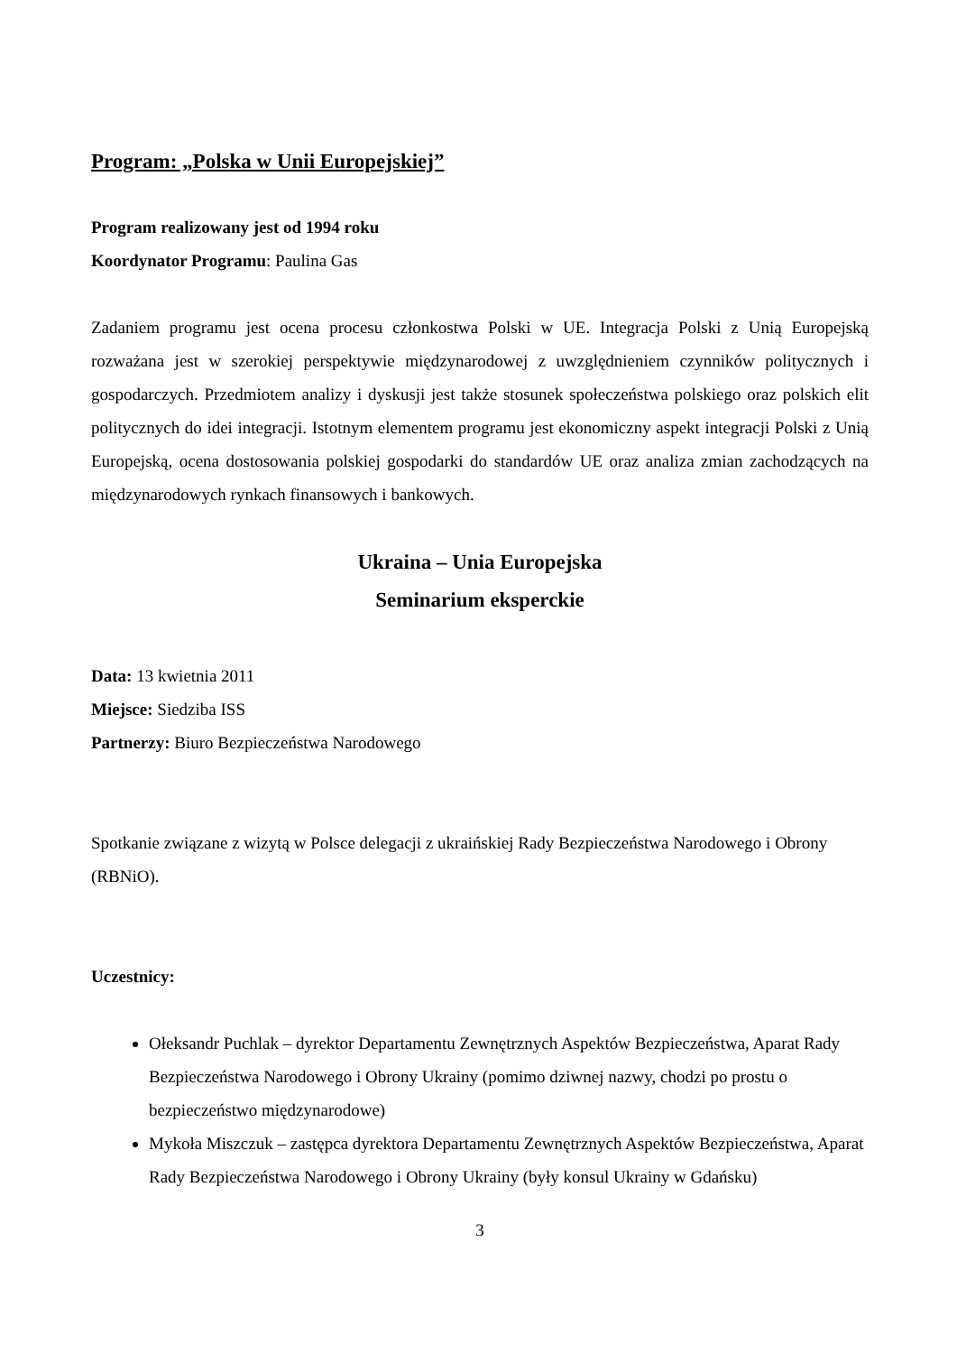Program: „Polska w Unii Europejskiej”
Program realizowany jest od 1994 roku
Koordynator Programu: Paulina Gas
Zadaniem programu jest ocena procesu członkostwa Polski w UE. Integracja Polski z Unią Europejską rozważana jest w szerokiej perspektywie międzynarodowej z uwzględnieniem czynników politycznych i gospodarczych. Przedmiotem analizy i dyskusji jest także stosunek społeczeństwa polskiego oraz polskich elit politycznych do idei integracji. Istotnym elementem programu jest ekonomiczny aspekt integracji Polski z Unią Europejską, ocena dostosowania polskiej gospodarki do standardów UE oraz analiza zmian zachodzących na międzynarodowych rynkach finansowych i bankowych.
Ukraina – Unia Europejska
Seminarium eksperckie
Data: 13 kwietnia 2011
Miejsce: Siedziba ISS
Partnerzy: Biuro Bezpieczeństwa Narodowego
Spotkanie związane z wizytą w Polsce delegacji z ukraińskiej Rady Bezpieczeństwa Narodowego i Obrony (RBNiO).
Uczestnicy:
Ołeksandr Puchlak – dyrektor Departamentu Zewnętrznych Aspektów Bezpieczeństwa, Aparat Rady Bezpieczeństwa Narodowego i Obrony Ukrainy (pomimo dziwnej nazwy, chodzi po prostu o bezpieczeństwo międzynarodowe)
Mykoła Miszczuk – zastępca dyrektora Departamentu Zewnętrznych Aspektów Bezpieczeństwa, Aparat Rady Bezpieczeństwa Narodowego i Obrony Ukrainy (były konsul Ukrainy w Gdańsku)
3